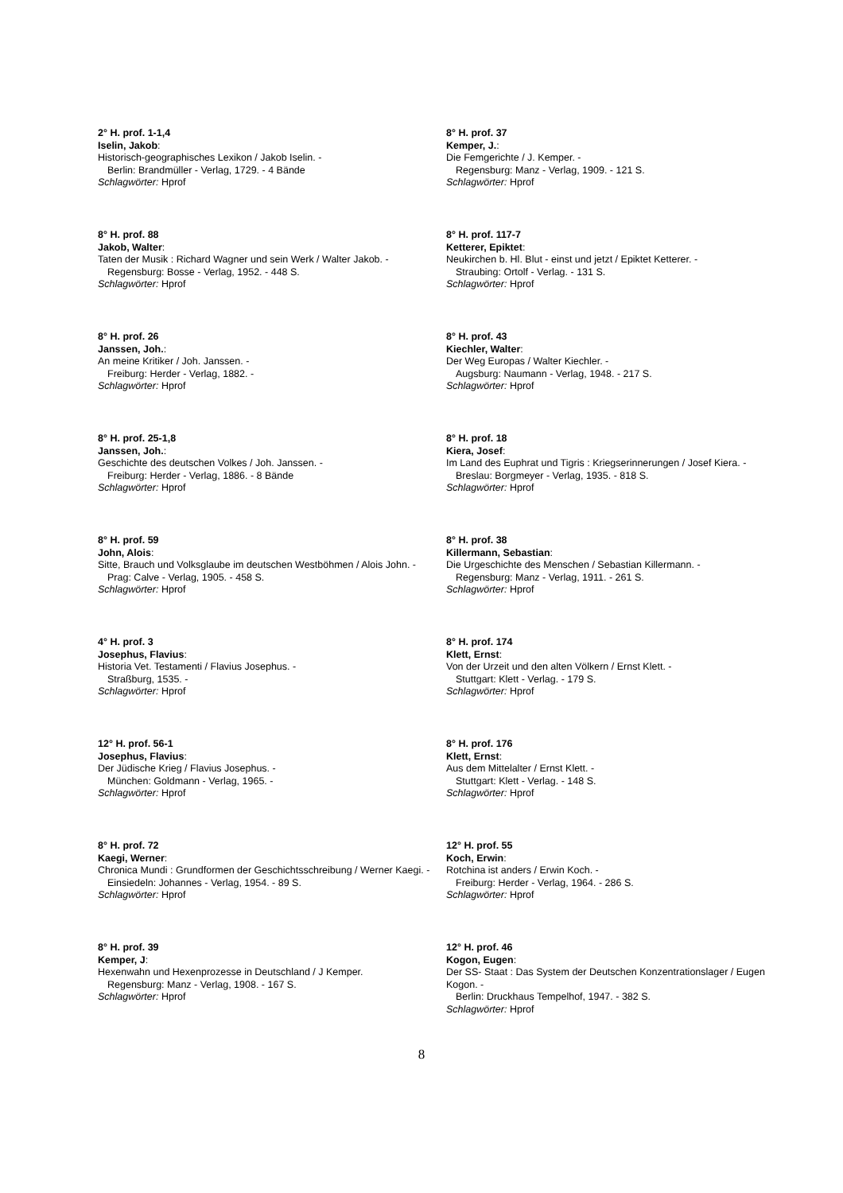2° H. prof. 1-1,4
Iselin, Jakob:
Historisch-geographisches Lexikon / Jakob Iselin. -
Berlin: Brandmüller - Verlag, 1729. - 4 Bände
Schlagwörter: Hprof
8° H. prof. 88
Jakob, Walter:
Taten der Musik : Richard Wagner und sein Werk / Walter Jakob. -
Regensburg: Bosse - Verlag, 1952. - 448 S.
Schlagwörter: Hprof
8° H. prof. 26
Janssen, Joh.:
An meine Kritiker / Joh. Janssen. -
Freiburg: Herder - Verlag, 1882. -
Schlagwörter: Hprof
8° H. prof. 25-1,8
Janssen, Joh.:
Geschichte des deutschen Volkes / Joh. Janssen. -
Freiburg: Herder - Verlag, 1886. - 8 Bände
Schlagwörter: Hprof
8° H. prof. 59
John, Alois:
Sitte, Brauch und Volksglaube im deutschen Westböhmen / Alois John. -
Prag: Calve - Verlag, 1905. - 458 S.
Schlagwörter: Hprof
4° H. prof. 3
Josephus, Flavius:
Historia Vet. Testamenti / Flavius Josephus. -
Straßburg, 1535. -
Schlagwörter: Hprof
12° H. prof. 56-1
Josephus, Flavius:
Der Jüdische Krieg / Flavius Josephus. -
München: Goldmann - Verlag, 1965. -
Schlagwörter: Hprof
8° H. prof. 72
Kaegi, Werner:
Chronica Mundi : Grundformen der Geschichtsschreibung / Werner Kaegi. -
Einsiedeln: Johannes - Verlag, 1954. - 89 S.
Schlagwörter: Hprof
8° H. prof. 39
Kemper, J:
Hexenwahn und Hexenprozesse in Deutschland / J Kemper.
Regensburg: Manz - Verlag, 1908. - 167 S.
Schlagwörter: Hprof
8° H. prof. 37
Kemper, J.:
Die Femgerichte / J. Kemper. -
Regensburg: Manz - Verlag, 1909. - 121 S.
Schlagwörter: Hprof
8° H. prof. 117-7
Ketterer, Epiktet:
Neukirchen b. Hl. Blut - einst und jetzt / Epiktet Ketterer. -
Straubing: Ortolf - Verlag. - 131 S.
Schlagwörter: Hprof
8° H. prof. 43
Kiechler, Walter:
Der Weg Europas / Walter Kiechler. -
Augsburg: Naumann - Verlag, 1948. - 217 S.
Schlagwörter: Hprof
8° H. prof. 18
Kiera, Josef:
Im Land des Euphrat und Tigris : Kriegserinnerungen / Josef Kiera. -
Breslau: Borgmeyer - Verlag, 1935. - 818 S.
Schlagwörter: Hprof
8° H. prof. 38
Killermann, Sebastian:
Die Urgeschichte des Menschen / Sebastian Killermann. -
Regensburg: Manz - Verlag, 1911. - 261 S.
Schlagwörter: Hprof
8° H. prof. 174
Klett, Ernst:
Von der Urzeit und den alten Völkern / Ernst Klett. -
Stuttgart: Klett - Verlag. - 179 S.
Schlagwörter: Hprof
8° H. prof. 176
Klett, Ernst:
Aus dem Mittelalter / Ernst Klett. -
Stuttgart: Klett - Verlag. - 148 S.
Schlagwörter: Hprof
12° H. prof. 55
Koch, Erwin:
Rotchina ist anders / Erwin Koch. -
Freiburg: Herder - Verlag, 1964. - 286 S.
Schlagwörter: Hprof
12° H. prof. 46
Kogon, Eugen:
Der SS- Staat : Das System der Deutschen Konzentrationslager / Eugen Kogon. -
Berlin: Druckhaus Tempelhof, 1947. - 382 S.
Schlagwörter: Hprof
8